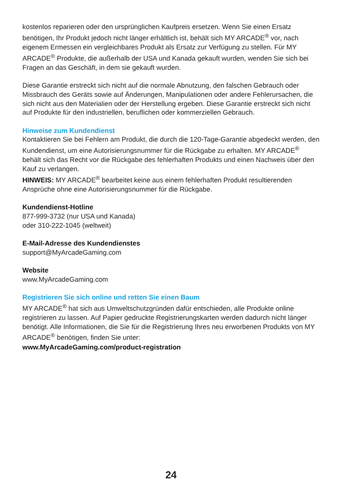kostenlos reparieren oder den ursprünglichen Kaufpreis ersetzen. Wenn Sie einen Ersatz benötigen, Ihr Produkt jedoch nicht länger erhältlich ist, behält sich MY ARCADE<sup>®</sup> vor, nach eigenem Ermessen ein vergleichbares Produkt als Ersatz zur Verfügung zu stellen. Für MY ARCADE<sup>®</sup> Produkte, die außerhalb der USA und Kanada gekauft wurden, wenden Sie sich bei Fragen an das Geschäft, in dem sie gekauft wurden.
Diese Garantie erstreckt sich nicht auf die normale Abnutzung, den falschen Gebrauch oder Missbrauch des Geräts sowie auf Änderungen, Manipulationen oder andere Fehlerursachen, die sich nicht aus den Materialien oder der Herstellung ergeben. Diese Garantie erstreckt sich nicht auf Produkte für den industriellen, beruflichen oder kommerziellen Gebrauch.
Hinweise zum Kundendienst
Kontaktieren Sie bei Fehlern am Produkt, die durch die 120-Tage-Garantie abgedeckt werden, den Kundendienst, um eine Autorisierungsnummer für die Rückgabe zu erhalten. MY ARCADE<sup>®</sup> behält sich das Recht vor die Rückgabe des fehlerhaften Produkts und einen Nachweis über den Kauf zu verlangen.
HINWEIS: MY ARCADE<sup>®</sup> bearbeitet keine aus einem fehlerhaften Produkt resultierenden Ansprüche ohne eine Autorisierungsnummer für die Rückgabe.
Kundendienst-Hotline
877-999-3732 (nur USA und Kanada)
oder 310-222-1045 (weltweit)
E-Mail-Adresse des Kundendienstes
support@MyArcadeGaming.com
Website
www.MyArcadeGaming.com
Registrieren Sie sich online und retten Sie einen Baum
MY ARCADE<sup>®</sup> hat sich aus Umweltschutzgründen dafür entschieden, alle Produkte online registrieren zu lassen. Auf Papier gedruckte Registrierungskarten werden dadurch nicht länger benötigt. Alle Informationen, die Sie für die Registrierung Ihres neu erworbenen Produkts von MY ARCADE<sup>®</sup> benötigen, finden Sie unter:
www.MyArcadeGaming.com/product-registration
24